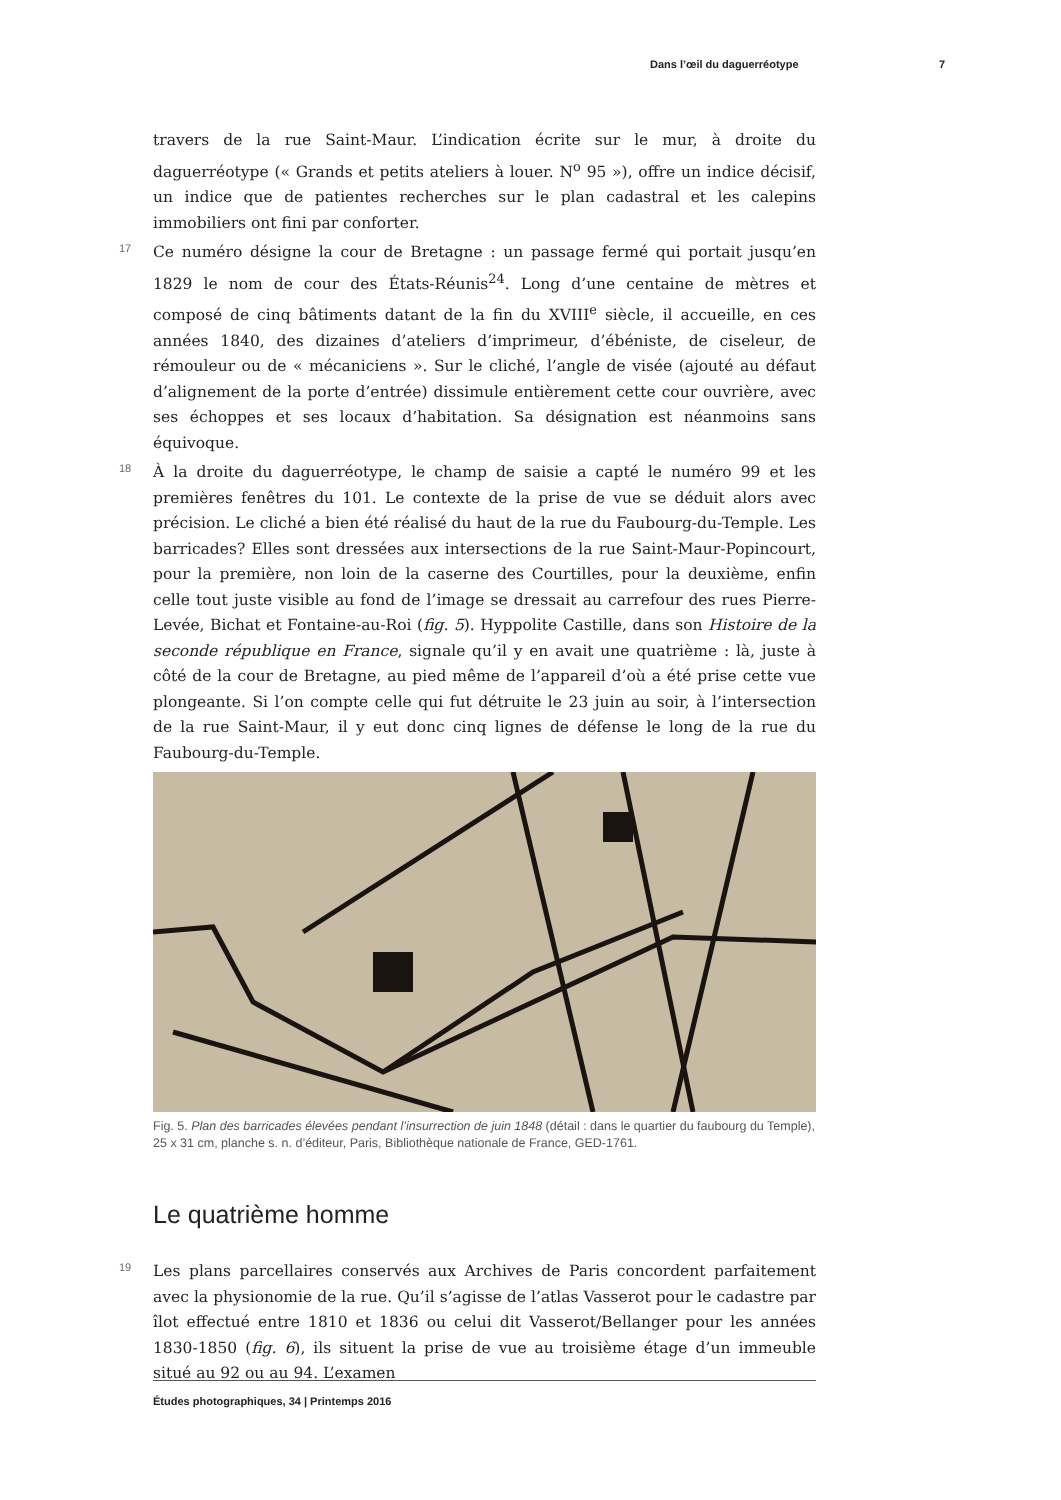Dans l’œil du daguerréotype 7
travers de la rue Saint-Maur. L’indication écrite sur le mur, à droite du daguerréotype (« Grands et petits ateliers à louer. N<sup>o</sup> 95 »), offre un indice décisif, un indice que de patientes recherches sur le plan cadastral et les calepins immobiliers ont fini par conforter.
17 Ce numéro désigne la cour de Bretagne : un passage fermé qui portait jusqu’en 1829 le nom de cour des États-Réunis<sup>24</sup>. Long d’une centaine de mètres et composé de cinq bâtiments datant de la fin du XVIII<sup>e</sup> siècle, il accueille, en ces années 1840, des dizaines d’ateliers d’imprimeur, d’ébéniste, de ciseleur, de rémouleur ou de « mécaniciens ». Sur le cliché, l’angle de visée (ajouté au défaut d’alignement de la porte d’entrée) dissimule entièrement cette cour ouvrière, avec ses échoppes et ses locaux d’habitation. Sa désignation est néanmoins sans équivoque.
18 À la droite du daguerréotype, le champ de saisie a capté le numéro 99 et les premières fenêtres du 101. Le contexte de la prise de vue se déduit alors avec précision. Le cliché a bien été réalisé du haut de la rue du Faubourg-du-Temple. Les barricades? Elles sont dressées aux intersections de la rue Saint-Maur-Popincourt, pour la première, non loin de la caserne des Courtilles, pour la deuxième, enfin celle tout juste visible au fond de l’image se dressait au carrefour des rues Pierre-Levée, Bichat et Fontaine-au-Roi (fig. 5). Hyppolite Castille, dans son Histoire de la seconde république en France, signale qu’il y en avait une quatrième : là, juste à côté de la cour de Bretagne, au pied même de l’appareil d’où a été prise cette vue plongeante. Si l’on compte celle qui fut détruite le 23 juin au soir, à l’intersection de la rue Saint-Maur, il y eut donc cinq lignes de défense le long de la rue du Faubourg-du-Temple.
Fig. 5. Plan des barricades élevées pendant l’insurrection de juin 1848 (détail : dans le quartier du faubourg du Temple), 25 x 31 cm, planche s. n. d’éditeur, Paris, Bibliothèque nationale de France, GED-1761.
Le quatrième homme
19 Les plans parcellaires conservés aux Archives de Paris concordent parfaitement avec la physionomie de la rue. Qu’il s’agisse de l’atlas Vasserot pour le cadastre par îlot effectué entre 1810 et 1836 ou celui dit Vasserot/Bellanger pour les années 1830-1850 (fig. 6), ils situent la prise de vue au troisième étage d’un immeuble situé au 92 ou au 94. L’examen
Études photographiques, 34 | Printemps 2016